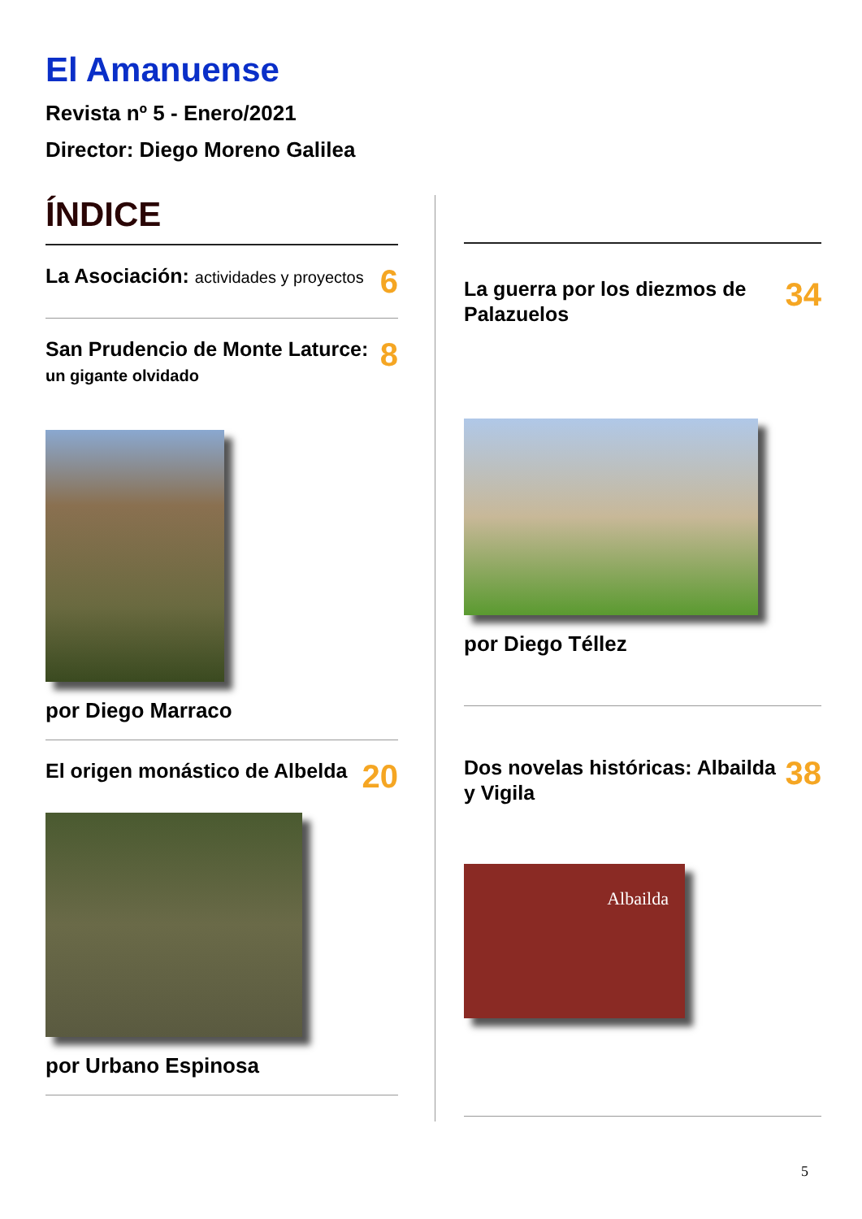El Amanuense
Revista nº 5 - Enero/2021
Director: Diego Moreno Galilea
ÍNDICE
La Asociación: actividades y proyectos
6
San Prudencio de Monte Laturce: un gigante olvidado
8
por Diego Marraco
El origen monástico de Albelda
20
por Urbano Espinosa
La guerra por los diezmos de Palazuelos
34
por Diego Téllez
Dos novelas históricas: Albailda y Vigila
38
Albailda
5